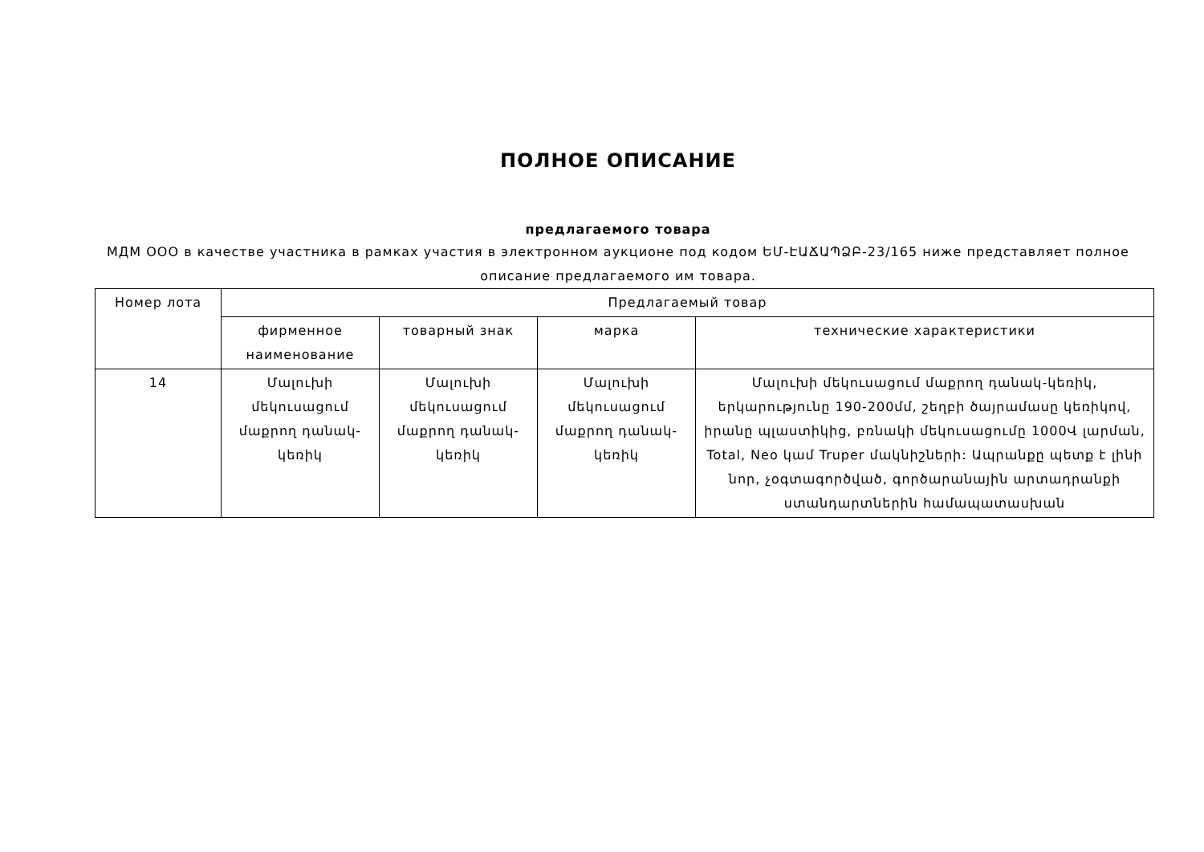ПОЛНОЕ ОПИСАНИЕ
предлагаемого товара
МДМ ООО в качестве участника в рамках участия в электронном аукционе под кодом ԵՄ-ԷԱՃԱՊՁԲ-23/165 ниже представляет полное описание предлагаемого им товара.
| Номер лота | Предлагаемый товар | | | |
| --- | --- | --- | --- | --- |
| | фирменное наименование | товарный знак | марка | технические характеристики |
| 14 | Մալուխի մեկուսացում մաքրող դանակ-կեռիկ | Մալուխի մեկուսացում մաքրող դանակ-կեռիկ | Մալուխի մեկուսացում մաքրող դանակ-կեռիկ | Մալուխի մեկուսացում մաքրող դանակ-կեռիկ, երկարությունը 190-200մմ, շեղբի ծայրամասը կեռիկով, իրանը պլաստիկից, բռնակի մեկուսացումը 1000Վ լարման, Total, Neo կամ Truper մակնիշների: Ապրանքը պետք է լինի նոր, չօգտագործված, գործարանային արտադրանքի ստանդարտներին համապատասխան |